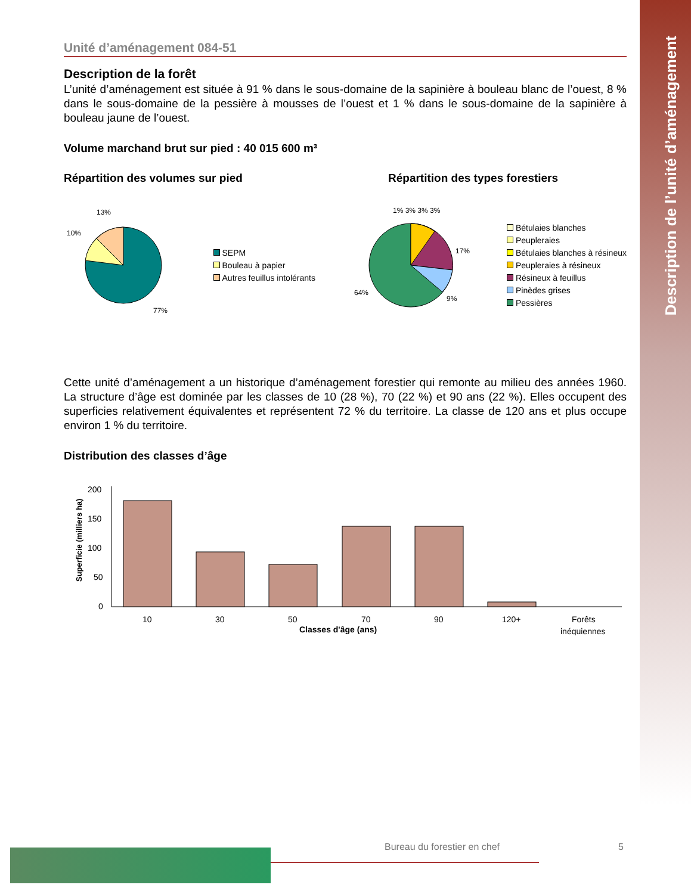Description de l’unité d’aménagement
Unité d’aménagement 084-51
Description de la forêt
L’unité d’aménagement est située à 91 % dans le sous-domaine de la sapinière à bouleau blanc de l’ouest, 8 % dans le sous-domaine de la pessière à mousses de l’ouest et 1 % dans le sous-domaine de la sapinière à bouleau jaune de l’ouest.
Volume marchand brut sur pied : 40 015 600 m³
Répartition des volumes sur pied
Répartition des types forestiers
13%
10%
77%
SEPM
Bouleau à papier
Autres feuillus intolérants
17%
64%
9%
1% 3% 3% 3%
Bétulaies blanches
Peupleraies
Bétulaies blanches à résineux
Peupleraies à résineux
Résineux à feuillus
Pinèdes grises
Pessières
Cette unité d’aménagement a un historique d’aménagement forestier qui remonte au milieu des années 1960. La structure d’âge est dominée par les classes de 10 (28 %), 70 (22 %) et 90 ans (22 %). Elles occupent des superficies relativement équivalentes et représentent 72 % du territoire. La classe de 120 ans et plus occupe environ 1 % du territoire.
Distribution des classes d’âge
Superficie (milliers ha)
200
150
100
50
0
10
30
50
70
90
120+
Forêts
inéquiennes
Classes d'âge (ans)
Bureau du forestier en chef 5